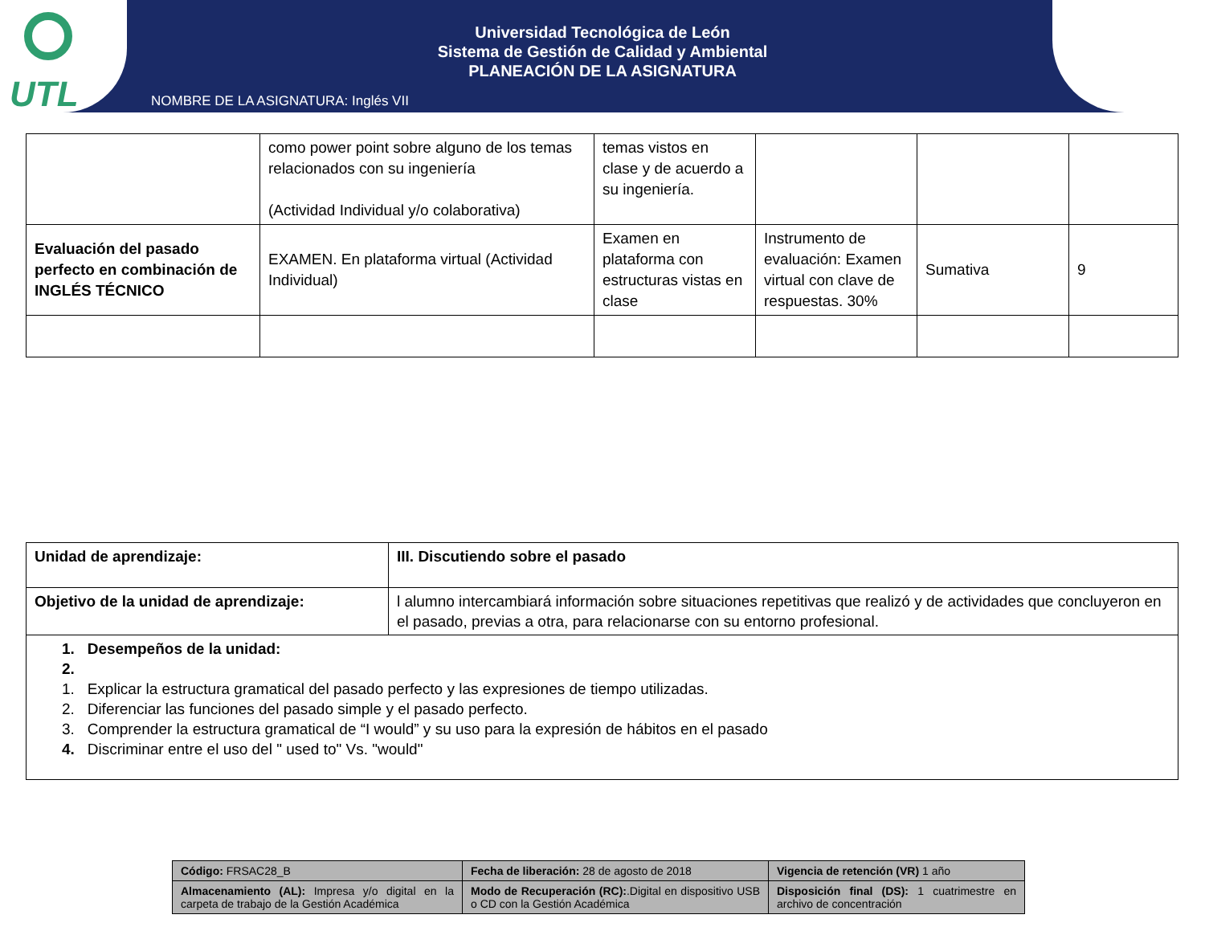UTL
Universidad Tecnológica de León
Sistema de Gestión de Calidad y Ambiental
PLANEACIÓN DE LA ASIGNATURA
NOMBRE DE LA ASIGNATURA: Inglés VII
| | como power point sobre alguno de los temas relacionados con su ingeniería (Actividad Individual y/o colaborativa) | temas vistos en clase y de acuerdo a su ingeniería. | | | |
| Evaluación del pasado perfecto en combinación de INGLÉS TÉCNICO | EXAMEN. En plataforma virtual (Actividad Individual) | Examen en plataforma con estructuras vistas en clase | Instrumento de evaluación: Examen virtual con clave de respuestas. 30% | Sumativa | 9 |
| Unidad de aprendizaje: | III. Discutiendo sobre el pasado |
| Objetivo de la unidad de aprendizaje: | l alumno intercambiará información sobre situaciones repetitivas que realizó y de actividades que concluyeron en el pasado, previas a otra, para relacionarse con su entorno profesional. |
| 1. Desempeños de la unidad: 2. 1. Explicar la estructura gramatical del pasado perfecto y las expresiones de tiempo utilizadas. 2. Diferenciar las funciones del pasado simple y el pasado perfecto. 3. Comprender la estructura gramatical de “I would” y su uso para la expresión de hábitos en el pasado 4. Discriminar entre el uso del " used to" Vs. "would" | |
| Código: FRSAC28_B | Fecha de liberación: 28 de agosto de 2018 | Vigencia de retención (VR) 1 año |
| Almacenamiento (AL): Impresa y/o digital en la carpeta de trabajo de la Gestión Académica | Modo de Recuperación (RC): .Digital en dispositivo USB o CD con la Gestión Académica | Disposición final (DS): 1 cuatrimestre en archivo de concentración |